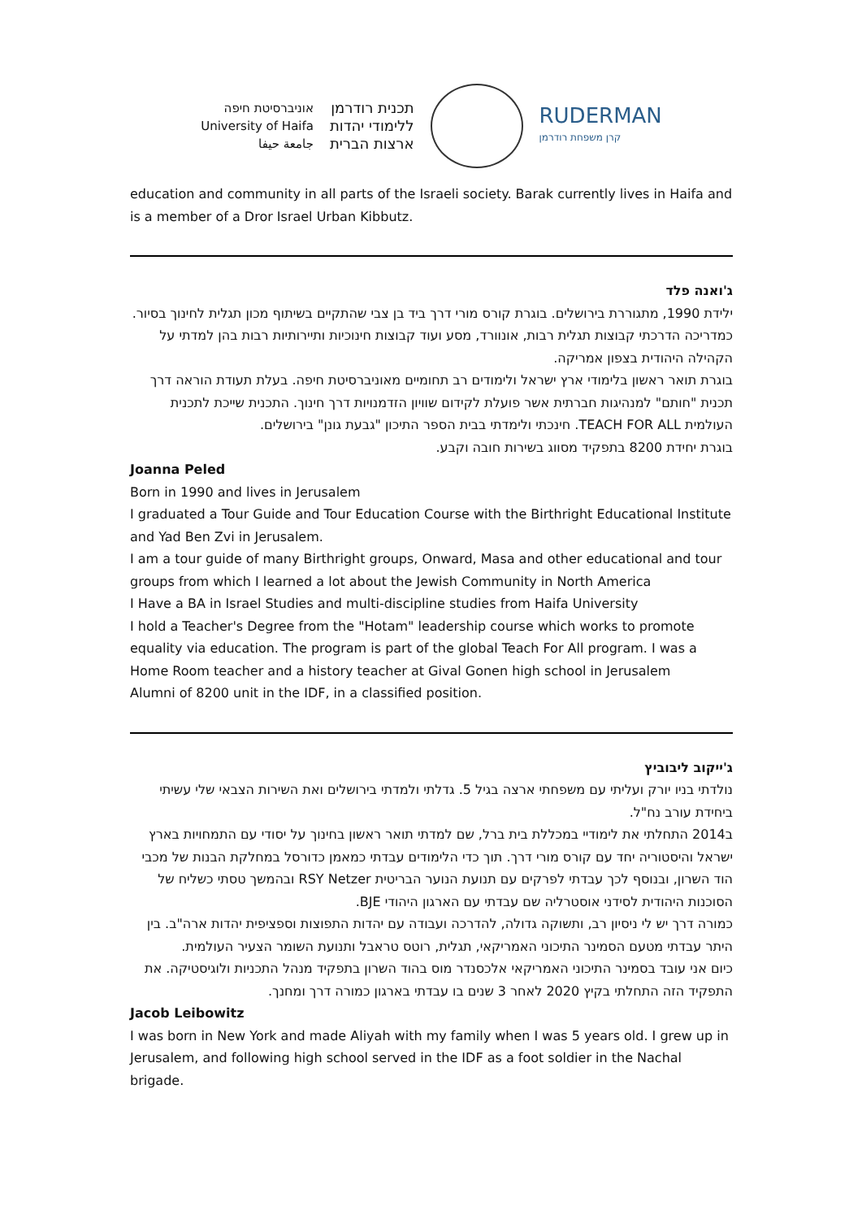אוניברסיטת חיפה
University of Haifa
جامعة حيفا
תכנית רודרמן
ללימודי יהדות
ארצות הברית
RUDERMAN
קרן משפחת רודרמן
education and community in all parts of the Israeli society. Barak currently lives in Haifa and is a member of a Dror Israel Urban Kibbutz.
ג'ואנה פלד
ילידת 1990, מתגוררת בירושלים. בוגרת קורס מורי דרך ביד בן צבי שהתקיים בשיתוף מכון תגלית לחינוך בסיור. כמדריכה הדרכתי קבוצות תגלית רבות, אונוורד, מסע ועוד קבוצות חינוכיות ותיירותיות רבות בהן למדתי על הקהילה היהודית בצפון אמריקה.
בוגרת תואר ראשון בלימודי ארץ ישראל ולימודים רב תחומיים מאוניברסיטת חיפה. בעלת תעודת הוראה דרך תכנית "חותם" למנהיגות חברתית אשר פועלת לקידום שוויון הזדמנויות דרך חינוך. התכנית שייכת לתכנית העולמית TEACH FOR ALL. חינכתי ולימדתי בבית הספר התיכון "גבעת גונן" בירושלים.
בוגרת יחידת 8200 בתפקיד מסווג בשירות חובה וקבע.
Joanna Peled
Born in 1990 and lives in Jerusalem
I graduated a Tour Guide and Tour Education Course with the Birthright Educational Institute and Yad Ben Zvi in Jerusalem.
I am a tour guide of many Birthright groups, Onward, Masa and other educational and tour groups from which I learned a lot about the Jewish Community in North America
I Have a BA in Israel Studies and multi-discipline studies from Haifa University
I hold a Teacher's Degree from the "Hotam" leadership course which works to promote equality via education. The program is part of the global Teach For All program. I was a Home Room teacher and a history teacher at Gival Gonen high school in Jerusalem
Alumni of 8200 unit in the IDF, in a classified position.
ג'ייקוב ליבוביץ
נולדתי בניו יורק ועליתי עם משפחתי ארצה בגיל 5. גדלתי ולמדתי בירושלים ואת השירות הצבאי שלי עשיתי ביחידת עורב נח"ל.
ב2014 התחלתי את לימודיי במכללת בית ברל, שם למדתי תואר ראשון בחינוך על יסודי עם התמחויות בארץ ישראל והיסטוריה יחד עם קורס מורי דרך. תוך כדי הלימודים עבדתי כמאמן כדורסל במחלקת הבנות של מכבי הוד השרון, ובנוסף לכך עבדתי לפרקים עם תנועת הנוער הבריטית RSY Netzer ובהמשך טסתי כשליח של הסוכנות היהודית לסידני אוסטרליה שם עבדתי עם הארגון היהודי BJE.
כמורה דרך יש לי ניסיון רב, ותשוקה גדולה, להדרכה ועבודה עם יהדות התפוצות וספציפית יהדות ארה"ב. בין היתר עבדתי מטעם הסמינר התיכוני האמריקאי, תגלית, רוטס טראבל ותנועת השומר הצעיר העולמית.
כיום אני עובד בסמינר התיכוני האמריקאי אלכסנדר מוס בהוד השרון בתפקיד מנהל התכניות ולוגיסטיקה. את התפקיד הזה התחלתי בקיץ 2020 לאחר 3 שנים בו עבדתי בארגון כמורה דרך ומחנך.
Jacob Leibowitz
I was born in New York and made Aliyah with my family when I was 5 years old. I grew up in Jerusalem, and following high school served in the IDF as a foot soldier in the Nachal brigade.